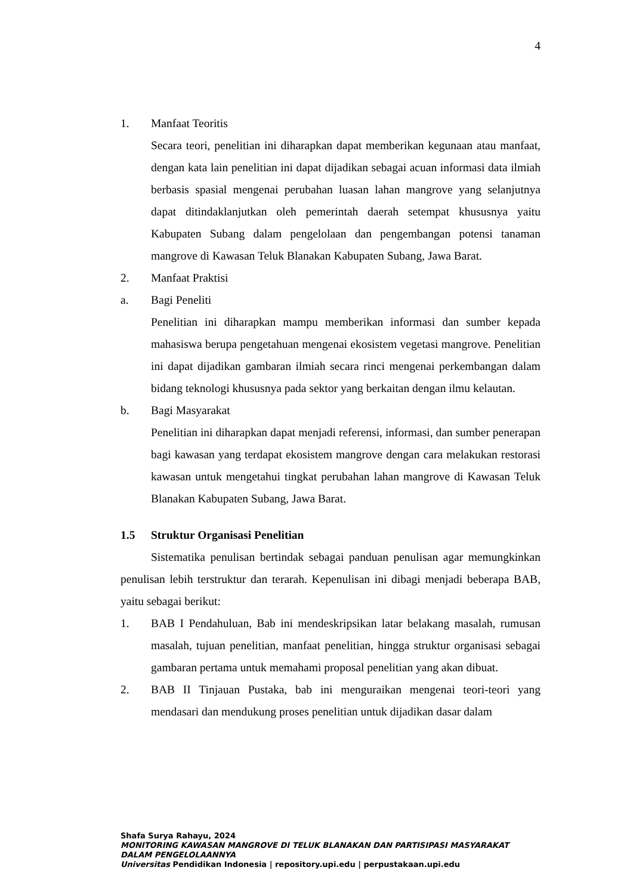4
1. Manfaat Teoritis
Secara teori, penelitian ini diharapkan dapat memberikan kegunaan atau manfaat, dengan kata lain penelitian ini dapat dijadikan sebagai acuan informasi data ilmiah berbasis spasial mengenai perubahan luasan lahan mangrove yang selanjutnya dapat ditindaklanjutkan oleh pemerintah daerah setempat khususnya yaitu Kabupaten Subang dalam pengelolaan dan pengembangan potensi tanaman mangrove di Kawasan Teluk Blanakan Kabupaten Subang, Jawa Barat.
2. Manfaat Praktisi
a. Bagi Peneliti
Penelitian ini diharapkan mampu memberikan informasi dan sumber kepada mahasiswa berupa pengetahuan mengenai ekosistem vegetasi mangrove. Penelitian ini dapat dijadikan gambaran ilmiah secara rinci mengenai perkembangan dalam bidang teknologi khususnya pada sektor yang berkaitan dengan ilmu kelautan.
b. Bagi Masyarakat
Penelitian ini diharapkan dapat menjadi referensi, informasi, dan sumber penerapan bagi kawasan yang terdapat ekosistem mangrove dengan cara melakukan restorasi kawasan untuk mengetahui tingkat perubahan lahan mangrove di Kawasan Teluk Blanakan Kabupaten Subang, Jawa Barat.
1.5 Struktur Organisasi Penelitian
Sistematika penulisan bertindak sebagai panduan penulisan agar memungkinkan penulisan lebih terstruktur dan terarah. Kepenulisan ini dibagi menjadi beberapa BAB, yaitu sebagai berikut:
1. BAB I Pendahuluan, Bab ini mendeskripsikan latar belakang masalah, rumusan masalah, tujuan penelitian, manfaat penelitian, hingga struktur organisasi sebagai gambaran pertama untuk memahami proposal penelitian yang akan dibuat.
2. BAB II Tinjauan Pustaka, bab ini menguraikan mengenai teori-teori yang mendasari dan mendukung proses penelitian untuk dijadikan dasar dalam
Shafa Surya Rahayu, 2024
MONITORING KAWASAN MANGROVE DI TELUK BLANAKAN DAN PARTISIPASI MASYARAKAT
DALAM PENGELOLAANNYA
Universitas Pendidikan Indonesia | repository.upi.edu | perpustakaan.upi.edu